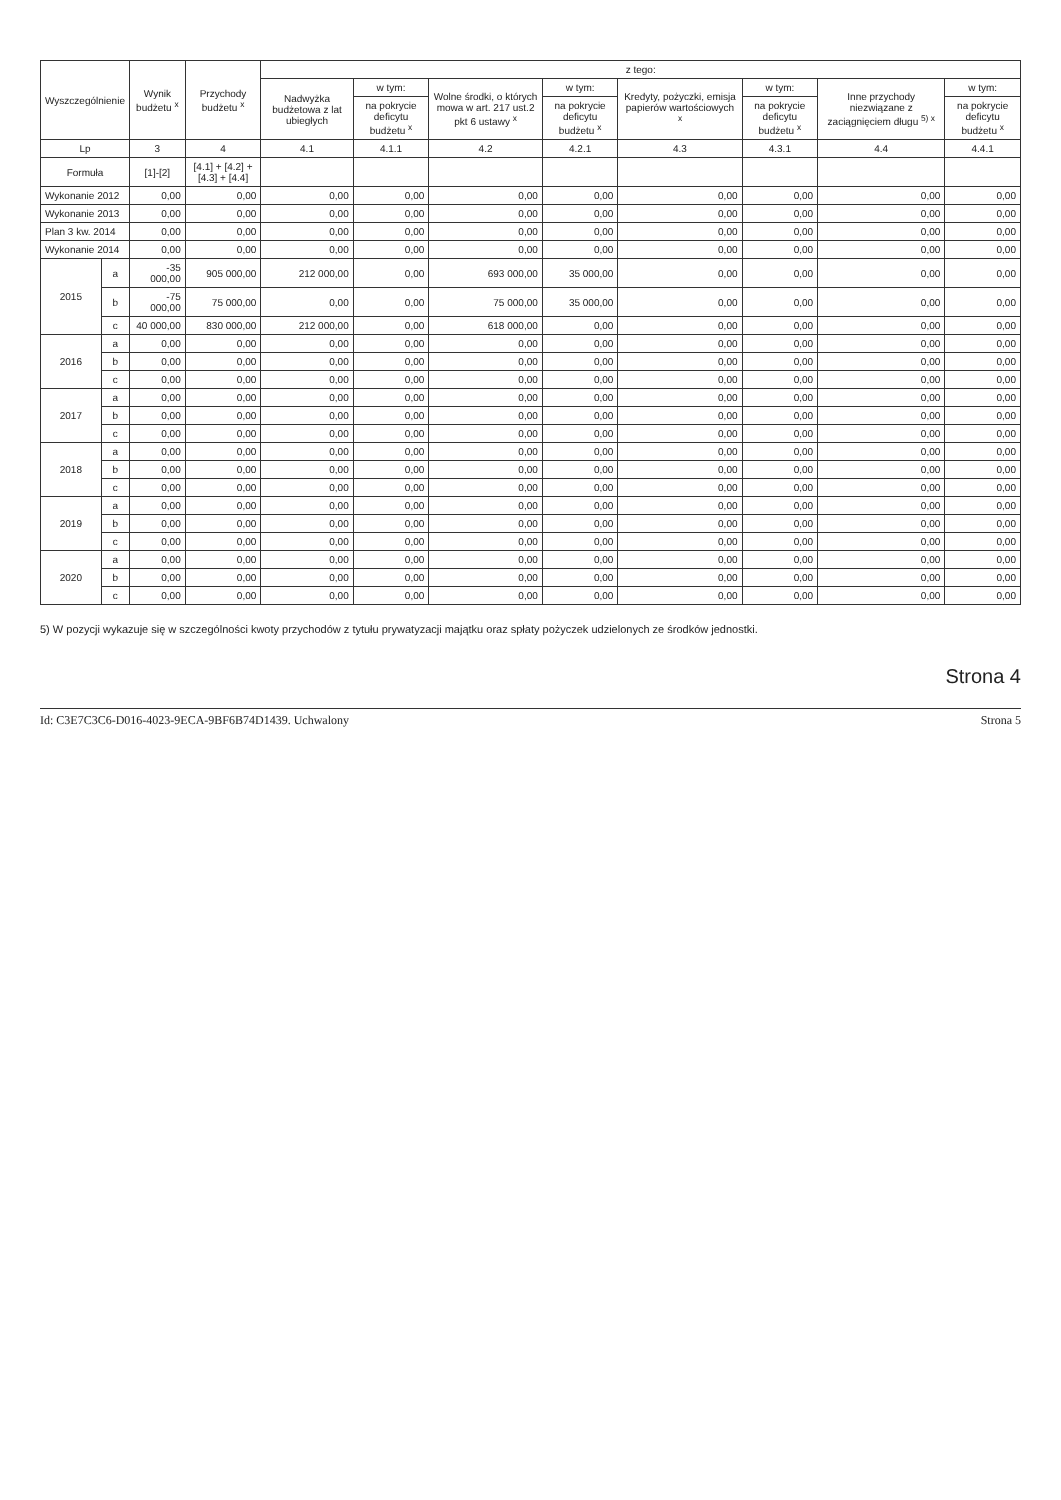| Wyszczególnienie | | Wynik budżetu <sup>x</sup> | Przychody budżetu <sup>x</sup> | z tego: | | | | | | | |
| --- | --- | --- | --- | --- | --- | --- | --- | --- | --- | --- | --- |
| | | | | Nadwyżka budżetowa z lat ubiegłych | w tym: | Wolne środki, o których mowa w art. 217 ust.2 pkt 6 ustawy <sup>x</sup> | w tym: | Kredyty, pożyczki, emisja papierów wartościowych <sup>x</sup> | w tym: | Inne przychody niezwiązane z zaciągnięciem długu <sup>5) x</sup> | w tym: |
| | | | | | na pokrycie deficytu budżetu <sup>x</sup> | | na pokrycie deficytu budżetu <sup>x</sup> | | na pokrycie deficytu budżetu <sup>x</sup> | | na pokrycie deficytu budżetu <sup>x</sup> |
| Lp | | 3 | 4 | 4.1 | 4.1.1 | 4.2 | 4.2.1 | 4.3 | 4.3.1 | 4.4 | 4.4.1 |
| Formuła | | [1]-[2] | [4.1] + [4.2] + [4.3] + [4.4] | | | | | | | | |
| Wykonanie 2012 | | 0,00 | 0,00 | 0,00 | 0,00 | 0,00 | 0,00 | 0,00 | 0,00 | 0,00 | 0,00 |
| Wykonanie 2013 | | 0,00 | 0,00 | 0,00 | 0,00 | 0,00 | 0,00 | 0,00 | 0,00 | 0,00 | 0,00 |
| Plan 3 kw. 2014 | | 0,00 | 0,00 | 0,00 | 0,00 | 0,00 | 0,00 | 0,00 | 0,00 | 0,00 | 0,00 |
| Wykonanie 2014 | | 0,00 | 0,00 | 0,00 | 0,00 | 0,00 | 0,00 | 0,00 | 0,00 | 0,00 | 0,00 |
| 2015 | a | -35 000,00 | 905 000,00 | 212 000,00 | 0,00 | 693 000,00 | 35 000,00 | 0,00 | 0,00 | 0,00 | 0,00 |
| | b | -75 000,00 | 75 000,00 | 0,00 | 0,00 | 75 000,00 | 35 000,00 | 0,00 | 0,00 | 0,00 | 0,00 |
| | c | 40 000,00 | 830 000,00 | 212 000,00 | 0,00 | 618 000,00 | 0,00 | 0,00 | 0,00 | 0,00 | 0,00 |
| 2016 | a | 0,00 | 0,00 | 0,00 | 0,00 | 0,00 | 0,00 | 0,00 | 0,00 | 0,00 | 0,00 |
| | b | 0,00 | 0,00 | 0,00 | 0,00 | 0,00 | 0,00 | 0,00 | 0,00 | 0,00 | 0,00 |
| | c | 0,00 | 0,00 | 0,00 | 0,00 | 0,00 | 0,00 | 0,00 | 0,00 | 0,00 | 0,00 |
| 2017 | a | 0,00 | 0,00 | 0,00 | 0,00 | 0,00 | 0,00 | 0,00 | 0,00 | 0,00 | 0,00 |
| | b | 0,00 | 0,00 | 0,00 | 0,00 | 0,00 | 0,00 | 0,00 | 0,00 | 0,00 | 0,00 |
| | c | 0,00 | 0,00 | 0,00 | 0,00 | 0,00 | 0,00 | 0,00 | 0,00 | 0,00 | 0,00 |
| 2018 | a | 0,00 | 0,00 | 0,00 | 0,00 | 0,00 | 0,00 | 0,00 | 0,00 | 0,00 | 0,00 |
| | b | 0,00 | 0,00 | 0,00 | 0,00 | 0,00 | 0,00 | 0,00 | 0,00 | 0,00 | 0,00 |
| | c | 0,00 | 0,00 | 0,00 | 0,00 | 0,00 | 0,00 | 0,00 | 0,00 | 0,00 | 0,00 |
| 2019 | a | 0,00 | 0,00 | 0,00 | 0,00 | 0,00 | 0,00 | 0,00 | 0,00 | 0,00 | 0,00 |
| | b | 0,00 | 0,00 | 0,00 | 0,00 | 0,00 | 0,00 | 0,00 | 0,00 | 0,00 | 0,00 |
| | c | 0,00 | 0,00 | 0,00 | 0,00 | 0,00 | 0,00 | 0,00 | 0,00 | 0,00 | 0,00 |
| 2020 | a | 0,00 | 0,00 | 0,00 | 0,00 | 0,00 | 0,00 | 0,00 | 0,00 | 0,00 | 0,00 |
| | b | 0,00 | 0,00 | 0,00 | 0,00 | 0,00 | 0,00 | 0,00 | 0,00 | 0,00 | 0,00 |
| | c | 0,00 | 0,00 | 0,00 | 0,00 | 0,00 | 0,00 | 0,00 | 0,00 | 0,00 | 0,00 |
5) W pozycji wykazuje się w szczególności kwoty przychodów z tytułu prywatyzacji majątku oraz spłaty pożyczek udzielonych ze środków jednostki.
Strona 4
Id: C3E7C3C6-D016-4023-9ECA-9BF6B74D1439. Uchwalony Strona 5